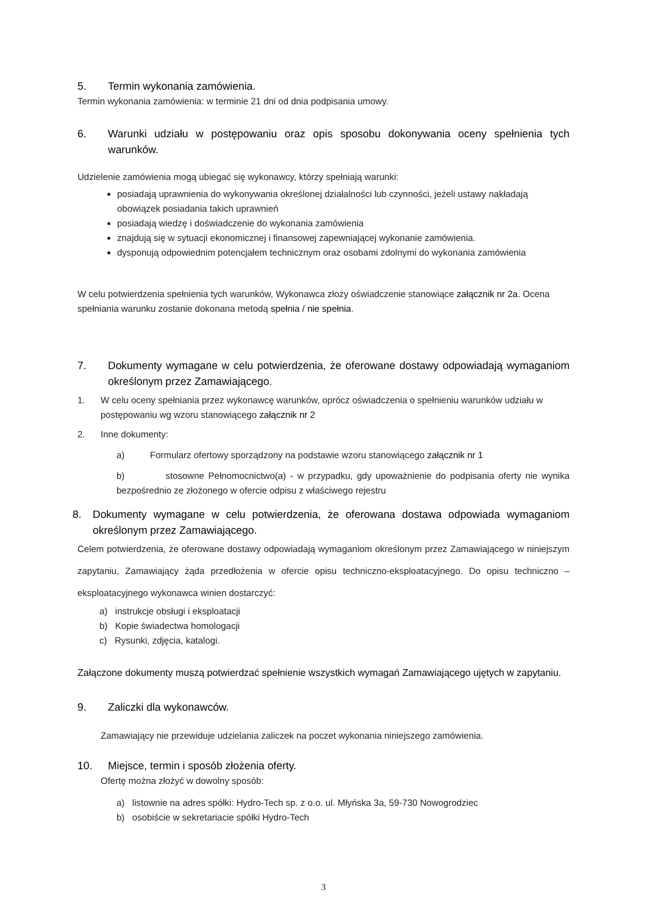5. Termin wykonania zamówienia.
Termin wykonania zamówienia: w terminie 21 dni od dnia podpisania umowy.
6. Warunki udziału w postępowaniu oraz opis sposobu dokonywania oceny spełnienia tych warunków.
Udzielenie zamówienia mogą ubiegać się wykonawcy, którzy spełniają warunki:
posiadają uprawnienia do wykonywania określonej działalności lub czynności, jeżeli ustawy nakładają obowiązek posiadania takich uprawnień
posiadają wiedzę i doświadczenie do wykonania zamówienia
znajdują się w sytuacji ekonomicznej i finansowej zapewniającej wykonanie zamówienia.
dysponują odpowiednim potencjałem technicznym oraz osobami zdolnymi do wykonania zamówienia
W celu potwierdzenia spełnienia tych warunków, Wykonawca złoży oświadczenie stanowiące załącznik nr 2a. Ocena spełniania warunku zostanie dokonana metodą spełnia / nie spełnia.
7. Dokumenty wymagane w celu potwierdzenia, że oferowane dostawy odpowiadają wymaganiom określonym przez Zamawiającego.
1. W celu oceny spełniania przez wykonawcę warunków, oprócz oświadczenia o spełnieniu warunków udziału w postępowaniu wg wzoru stanowiącego załącznik nr 2
2. Inne dokumenty:
a) Formularz ofertowy sporządzony na podstawie wzoru stanowiącego załącznik nr 1
b) stosowne Pełnomocnictwo(a) - w przypadku, gdy upoważnienie do podpisania oferty nie wynika bezpośrednio ze złożonego w ofercie odpisu z właściwego rejestru
8. Dokumenty wymagane w celu potwierdzenia, że oferowana dostawa odpowiada wymaganiom określonym przez Zamawiającego.
Celem potwierdzenia, że oferowane dostawy odpowiadają wymaganiom określonym przez Zamawiającego w niniejszym zapytaniu, Zamawiający żąda przedłożenia w ofercie opisu techniczno-eksploatacyjnego. Do opisu techniczno – eksploatacyjnego wykonawca winien dostarczyć:
a) instrukcje obsługi i eksploatacji
b) Kopie świadectwa homologacji
c) Rysunki, zdjęcia, katalogi.
Załączone dokumenty muszą potwierdzać spełnienie wszystkich wymagań Zamawiającego ujętych w zapytaniu.
9. Zaliczki dla wykonawców.
Zamawiający nie przewiduje udzielania zaliczek na poczet wykonania niniejszego zamówienia.
10. Miejsce, termin i sposób złożenia oferty.
Ofertę można złożyć w dowolny sposób:
a) listownie na adres spółki: Hydro-Tech sp. z o.o. ul. Młyńska 3a, 59-730 Nowogrodziec
b) osobiście w sekretariacie spółki Hydro-Tech
3